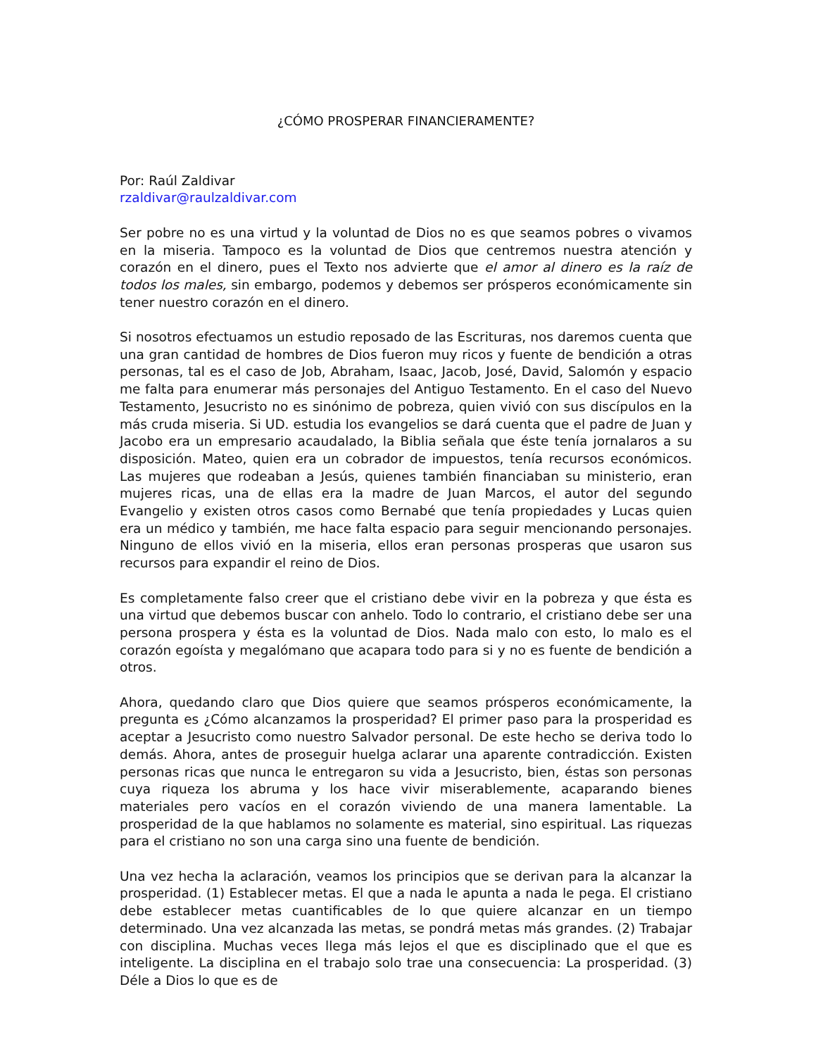¿CÓMO PROSPERAR FINANCIERAMENTE?
Por: Raúl Zaldivar
rzaldivar@raulzaldivar.com
Ser pobre no es una virtud y la voluntad de Dios no es que seamos pobres o vivamos en la miseria. Tampoco es la voluntad de Dios que centremos nuestra atención y corazón en el dinero, pues el Texto nos advierte que el amor al dinero es la raíz de todos los males, sin embargo, podemos y debemos ser prósperos económicamente sin tener nuestro corazón en el dinero.
Si nosotros efectuamos un estudio reposado de las Escrituras, nos daremos cuenta que una gran cantidad de hombres de Dios fueron muy ricos y fuente de bendición a otras personas, tal es el caso de Job, Abraham, Isaac, Jacob, José, David, Salomón y espacio me falta para enumerar más personajes del Antiguo Testamento. En el caso del Nuevo Testamento, Jesucristo no es sinónimo de pobreza, quien vivió con sus discípulos en la más cruda miseria. Si UD. estudia los evangelios se dará cuenta que el padre de Juan y Jacobo era un empresario acaudalado, la Biblia señala que éste tenía jornalaros a su disposición. Mateo, quien era un cobrador de impuestos, tenía recursos económicos. Las mujeres que rodeaban a Jesús, quienes también financiaban su ministerio, eran mujeres ricas, una de ellas era la madre de Juan Marcos, el autor del segundo Evangelio y existen otros casos como Bernabé que tenía propiedades y Lucas quien era un médico y también, me hace falta espacio para seguir mencionando personajes. Ninguno de ellos vivió en la miseria, ellos eran personas prosperas que usaron sus recursos para expandir el reino de Dios.
Es completamente falso creer que el cristiano debe vivir en la pobreza y que ésta es una virtud que debemos buscar con anhelo. Todo lo contrario, el cristiano debe ser una persona prospera y ésta es la voluntad de Dios. Nada malo con esto, lo malo es el corazón egoísta y megalómano que acapara todo para si y no es fuente de bendición a otros.
Ahora, quedando claro que Dios quiere que seamos prósperos económicamente, la pregunta es ¿Cómo alcanzamos la prosperidad? El primer paso para la prosperidad es aceptar a Jesucristo como nuestro Salvador personal. De este hecho se deriva todo lo demás. Ahora, antes de proseguir huelga aclarar una aparente contradicción. Existen personas ricas que nunca le entregaron su vida a Jesucristo, bien, éstas son personas cuya riqueza los abruma y los hace vivir miserablemente, acaparando bienes materiales pero vacíos en el corazón viviendo de una manera lamentable. La prosperidad de la que hablamos no solamente es material, sino espiritual. Las riquezas para el cristiano no son una carga sino una fuente de bendición.
Una vez hecha la aclaración, veamos los principios que se derivan para la alcanzar la prosperidad. (1) Establecer metas. El que a nada le apunta a nada le pega. El cristiano debe establecer metas cuantificables de lo que quiere alcanzar en un tiempo determinado. Una vez alcanzada las metas, se pondrá metas más grandes. (2) Trabajar con disciplina. Muchas veces llega más lejos el que es disciplinado que el que es inteligente. La disciplina en el trabajo solo trae una consecuencia: La prosperidad. (3) Déle a Dios lo que es de